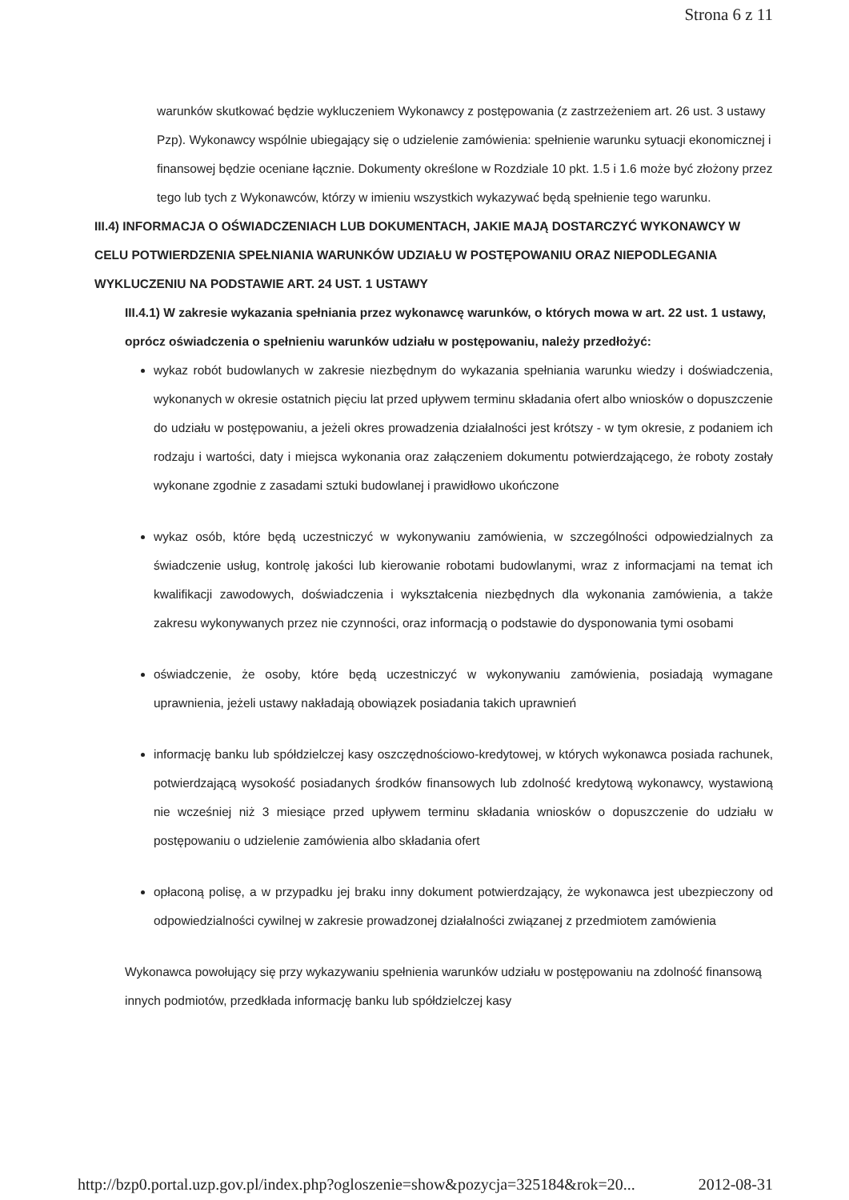Strona 6 z 11
warunków skutkować będzie wykluczeniem Wykonawcy z postępowania (z zastrzeżeniem art. 26 ust. 3 ustawy Pzp). Wykonawcy wspólnie ubiegający się o udzielenie zamówienia: spełnienie warunku sytuacji ekonomicznej i finansowej będzie oceniane łącznie. Dokumenty określone w Rozdziale 10 pkt. 1.5 i 1.6 może być złożony przez tego lub tych z Wykonawców, którzy w imieniu wszystkich wykazywać będą spełnienie tego warunku.
III.4) INFORMACJA O OŚWIADCZENIACH LUB DOKUMENTACH, JAKIE MAJĄ DOSTARCZYĆ WYKONAWCY W CELU POTWIERDZENIA SPEŁNIANIA WARUNKÓW UDZIAŁU W POSTĘPOWANIU ORAZ NIEPODLEGANIA WYKLUCZENIU NA PODSTAWIE ART. 24 UST. 1 USTAWY
III.4.1) W zakresie wykazania spełniania przez wykonawcę warunków, o których mowa w art. 22 ust. 1 ustawy, oprócz oświadczenia o spełnieniu warunków udziału w postępowaniu, należy przedłożyć:
wykaz robót budowlanych w zakresie niezbędnym do wykazania spełniania warunku wiedzy i doświadczenia, wykonanych w okresie ostatnich pięciu lat przed upływem terminu składania ofert albo wniosków o dopuszczenie do udziału w postępowaniu, a jeżeli okres prowadzenia działalności jest krótszy - w tym okresie, z podaniem ich rodzaju i wartości, daty i miejsca wykonania oraz załączeniem dokumentu potwierdzającego, że roboty zostały wykonane zgodnie z zasadami sztuki budowlanej i prawidłowo ukończone
wykaz osób, które będą uczestniczyć w wykonywaniu zamówienia, w szczególności odpowiedzialnych za świadczenie usług, kontrolę jakości lub kierowanie robotami budowlanymi, wraz z informacjami na temat ich kwalifikacji zawodowych, doświadczenia i wykształcenia niezbędnych dla wykonania zamówienia, a także zakresu wykonywanych przez nie czynności, oraz informacją o podstawie do dysponowania tymi osobami
oświadczenie, że osoby, które będą uczestniczyć w wykonywaniu zamówienia, posiadają wymagane uprawnienia, jeżeli ustawy nakładają obowiązek posiadania takich uprawnień
informację banku lub spółdzielczej kasy oszczędnościowo-kredytowej, w których wykonawca posiada rachunek, potwierdzającą wysokość posiadanych środków finansowych lub zdolność kredytową wykonawcy, wystawioną nie wcześniej niż 3 miesiące przed upływem terminu składania wniosków o dopuszczenie do udziału w postępowaniu o udzielenie zamówienia albo składania ofert
opłaconą polisę, a w przypadku jej braku inny dokument potwierdzający, że wykonawca jest ubezpieczony od odpowiedzialności cywilnej w zakresie prowadzonej działalności związanej z przedmiotem zamówienia
Wykonawca powołujący się przy wykazywaniu spełnienia warunków udziału w postępowaniu na zdolność finansową innych podmiotów, przedkłada informację banku lub spółdzielczej kasy
http://bzp0.portal.uzp.gov.pl/index.php?ogloszenie=show&pozycja=325184&rok=20... 2012-08-31